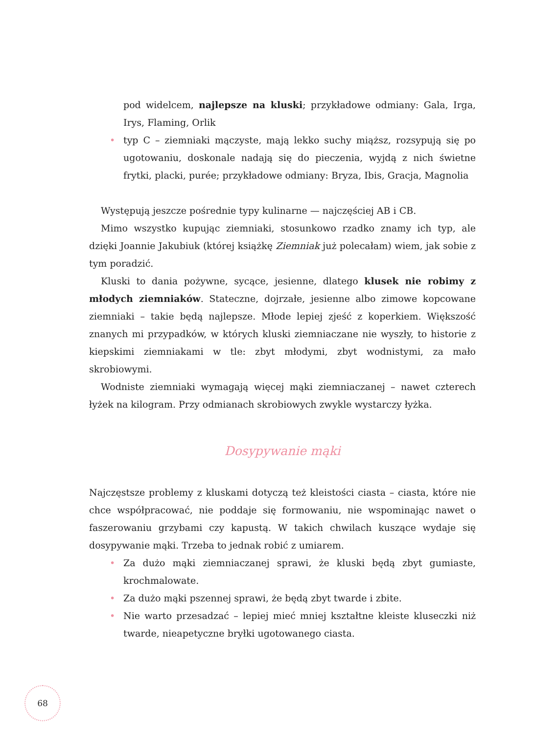pod widelcem, najlepsze na kluski; przykładowe odmiany: Gala, Irga, Irys, Flaming, Orlik
• typ C – ziemniaki mączyste, mają lekko suchy miąższ, rozsypują się po ugotowaniu, doskonale nadają się do pieczenia, wyjdą z nich świetne frytki, placki, purée; przykładowe odmiany: Bryza, Ibis, Gracja, Magnolia
Występują jeszcze pośrednie typy kulinarne — najczęściej AB i CB.
Mimo wszystko kupując ziemniaki, stosunkowo rzadko znamy ich typ, ale dzięki Joannie Jakubiuk (której książkę Ziemniak już polecałam) wiem, jak sobie z tym poradzić.
Kluski to dania pożywne, sycące, jesienne, dlatego klusek nie robimy z młodych ziemniaków. Stateczne, dojrzałe, jesienne albo zimowe kopcowane ziemniaki – takie będą najlepsze. Młode lepiej zjeść z koperkiem. Większość znanych mi przypadków, w których kluski ziemniaczane nie wyszły, to historie z kiepskimi ziemniakami w tle: zbyt młodymi, zbyt wodnistymi, za mało skrobiowymi.
Wodniste ziemniaki wymagają więcej mąki ziemniaczanej – nawet czterech łyżek na kilogram. Przy odmianach skrobiowych zwykle wystarczy łyżka.
Dosypywanie mąki
Najczęstsze problemy z kluskami dotyczą też kleistości ciasta – ciasta, które nie chce współpracować, nie poddaje się formowaniu, nie wspominając nawet o faszerowaniu grzybami czy kapustą. W takich chwilach kuszące wydaje się dosypywanie mąki. Trzeba to jednak robić z umiarem.
• Za dużo mąki ziemniaczanej sprawi, że kluski będą zbyt gumiaste, krochmalowate.
• Za dużo mąki pszennej sprawi, że będą zbyt twarde i zbite.
• Nie warto przesadzać – lepiej mieć mniej kształtne kleiste kluseczki niż twarde, nieapetyczne bryłki ugotowanego ciasta.
68